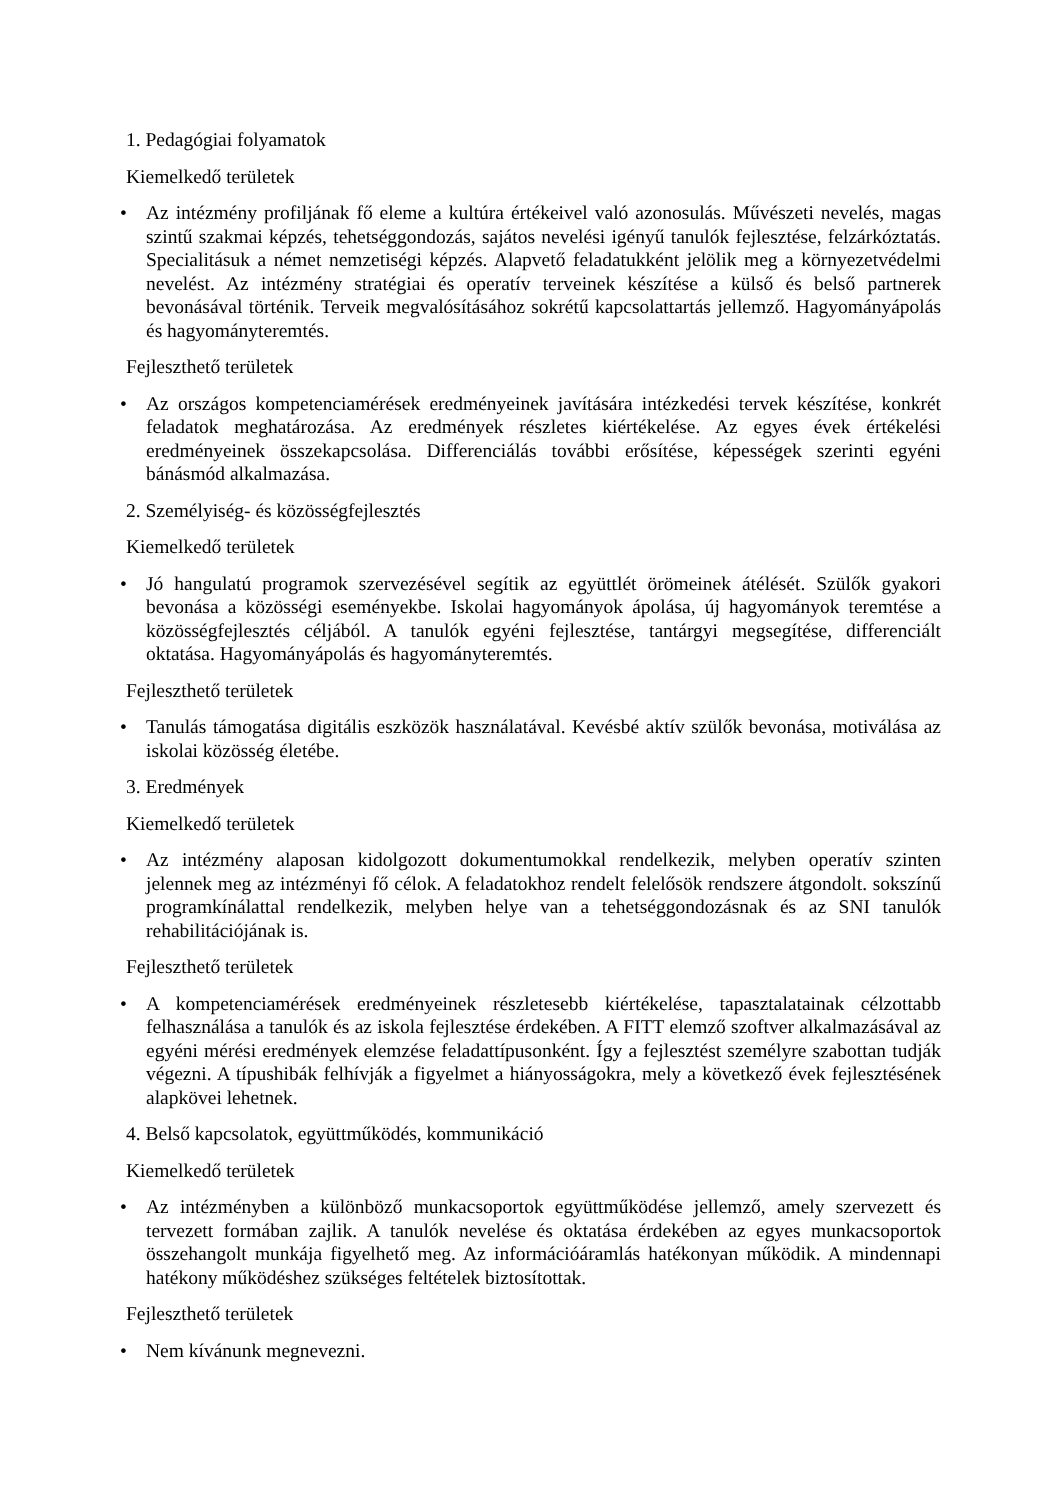1. Pedagógiai folyamatok
Kiemelkedő területek
• Az intézmény profiljának fő eleme a kultúra értékeivel való azonosulás. Művészeti nevelés, magas szintű szakmai képzés, tehetséggondozás, sajátos nevelési igényű tanulók fejlesztése, felzárkóztatás. Specialitásuk a német nemzetiségi képzés. Alapvető feladatukként jelölik meg a környezetvédelmi nevelést. Az intézmény stratégiai és operatív terveinek készítése a külső és belső partnerek bevonásával történik. Terveik megvalósításához sokrétű kapcsolattartás jellemző. Hagyományápolás és hagyományteremtés.
Fejleszthető területek
• Az országos kompetenciamérések eredményeinek javítására intézkedési tervek készítése, konkrét feladatok meghatározása. Az eredmények részletes kiértékelése. Az egyes évek értékelési eredményeinek összekapcsolása. Differenciálás további erősítése, képességek szerinti egyéni bánásmód alkalmazása.
2. Személyiség- és közösségfejlesztés
Kiemelkedő területek
• Jó hangulatú programok szervezésével segítik az együttlét örömeinek átélését. Szülők gyakori bevonása a közösségi eseményekbe. Iskolai hagyományok ápolása, új hagyományok teremtése a közösségfejlesztés céljából. A tanulók egyéni fejlesztése, tantárgyi megsegítése, differenciált oktatása. Hagyományápolás és hagyományteremtés.
Fejleszthető területek
• Tanulás támogatása digitális eszközök használatával. Kevésbé aktív szülők bevonása, motiválása az iskolai közösség életébe.
3. Eredmények
Kiemelkedő területek
• Az intézmény alaposan kidolgozott dokumentumokkal rendelkezik, melyben operatív szinten jelennek meg az intézményi fő célok. A feladatokhoz rendelt felelősök rendszere átgondolt. sokszínű programkínálattal rendelkezik, melyben helye van a tehetséggondozásnak és az SNI tanulók rehabilitációjának is.
Fejleszthető területek
• A kompetenciamérések eredményeinek részletesebb kiértékelése, tapasztalatainak célzottabb felhasználása a tanulók és az iskola fejlesztése érdekében. A FITT elemző szoftver alkalmazásával az egyéni mérési eredmények elemzése feladattípusonként. Így a fejlesztést személyre szabottan tudják végezni. A típushibák felhívják a figyelmet a hiányosságokra, mely a következő évek fejlesztésének alapkövei lehetnek.
4. Belső kapcsolatok, együttműködés, kommunikáció
Kiemelkedő területek
• Az intézményben a különböző munkacsoportok együttműködése jellemző, amely szervezett és tervezett formában zajlik. A tanulók nevelése és oktatása érdekében az egyes munkacsoportok összehangolt munkája figyelhető meg. Az információáramlás hatékonyan működik. A mindennapi hatékony működéshez szükséges feltételek biztosítottak.
Fejleszthető területek
• Nem kívánunk megnevezni.